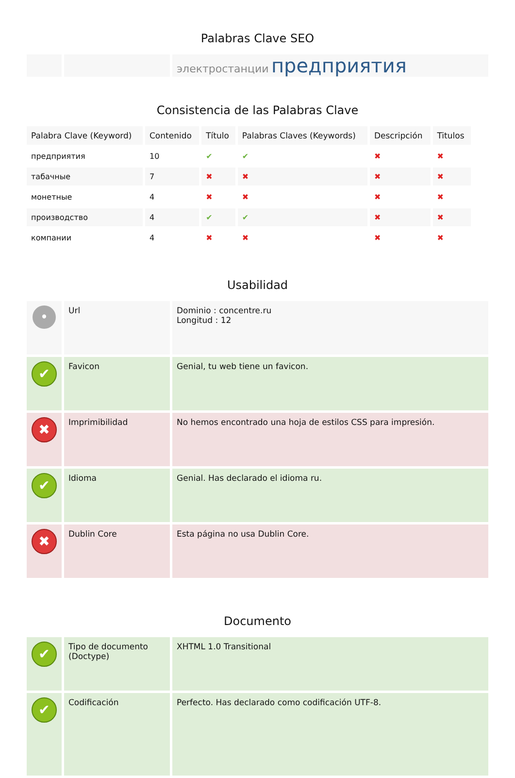Palabras Clave SEO
| | | электростанции предприятия |
Consistencia de las Palabras Clave
| Palabra Clave (Keyword) | Contenido | Título | Palabras Claves (Keywords) | Descripción | Titulos |
| --- | --- | --- | --- | --- | --- |
| предприятия | 10 | ✔ | ✔ | ✖ | ✖ |
| табачные | 7 | ✖ | ✖ | ✖ | ✖ |
| монетные | 4 | ✖ | ✖ | ✖ | ✖ |
| производство | 4 | ✔ | ✔ | ✖ | ✖ |
| компании | 4 | ✖ | ✖ | ✖ | ✖ |
Usabilidad
| • | Url | Dominio : concentre.ru Longitud : 12 |
| ✔ | Favicon | Genial, tu web tiene un favicon. |
| ✖ | Imprimibilidad | No hemos encontrado una hoja de estilos CSS para impresión. |
| ✔ | Idioma | Genial. Has declarado el idioma ru. |
| ✖ | Dublin Core | Esta página no usa Dublin Core. |
Documento
| ✔ | Tipo de documento (Doctype) | XHTML 1.0 Transitional |
| ✔ | Codificación | Perfecto. Has declarado como codificación UTF-8. |